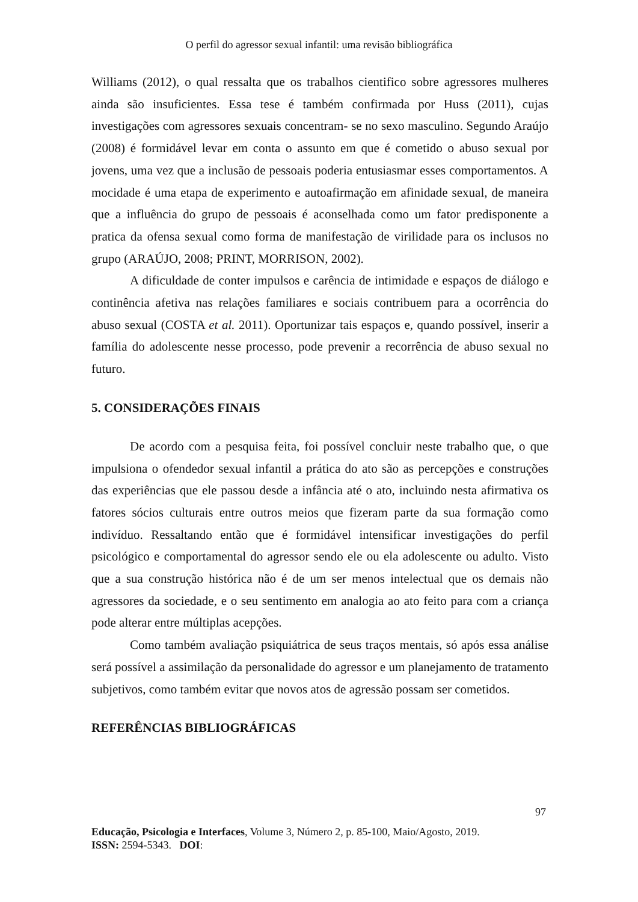O perfil do agressor sexual infantil: uma revisão bibliográfica
Williams (2012), o qual ressalta que os trabalhos cientifico sobre agressores mulheres ainda são insuficientes. Essa tese é também confirmada por Huss (2011), cujas investigações com agressores sexuais concentram- se no sexo masculino. Segundo Araújo (2008) é formidável levar em conta o assunto em que é cometido o abuso sexual por jovens, uma vez que a inclusão de pessoais poderia entusiasmar esses comportamentos. A mocidade é uma etapa de experimento e autoafirmação em afinidade sexual, de maneira que a influência do grupo de pessoais é aconselhada como um fator predisponente a pratica da ofensa sexual como forma de manifestação de virilidade para os inclusos no grupo (ARAÚJO, 2008; PRINT, MORRISON, 2002).
A dificuldade de conter impulsos e carência de intimidade e espaços de diálogo e continência afetiva nas relações familiares e sociais contribuem para a ocorrência do abuso sexual (COSTA et al. 2011). Oportunizar tais espaços e, quando possível, inserir a família do adolescente nesse processo, pode prevenir a recorrência de abuso sexual no futuro.
5. CONSIDERAÇÕES FINAIS
De acordo com a pesquisa feita, foi possível concluir neste trabalho que, o que impulsiona o ofendedor sexual infantil a prática do ato são as percepções e construções das experiências que ele passou desde a infância até o ato, incluindo nesta afirmativa os fatores sócios culturais entre outros meios que fizeram parte da sua formação como indivíduo. Ressaltando então que é formidável intensificar investigações do perfil psicológico e comportamental do agressor sendo ele ou ela adolescente ou adulto. Visto que a sua construção histórica não é de um ser menos intelectual que os demais não agressores da sociedade, e o seu sentimento em analogia ao ato feito para com a criança pode alterar entre múltiplas acepções.
Como também avaliação psiquiátrica de seus traços mentais, só após essa análise será possível a assimilação da personalidade do agressor e um planejamento de tratamento subjetivos, como também evitar que novos atos de agressão possam ser cometidos.
REFERÊNCIAS BIBLIOGRÁFICAS
97
Educação, Psicologia e Interfaces, Volume 3, Número 2, p. 85-100, Maio/Agosto, 2019.
ISSN: 2594-5343. DOI: